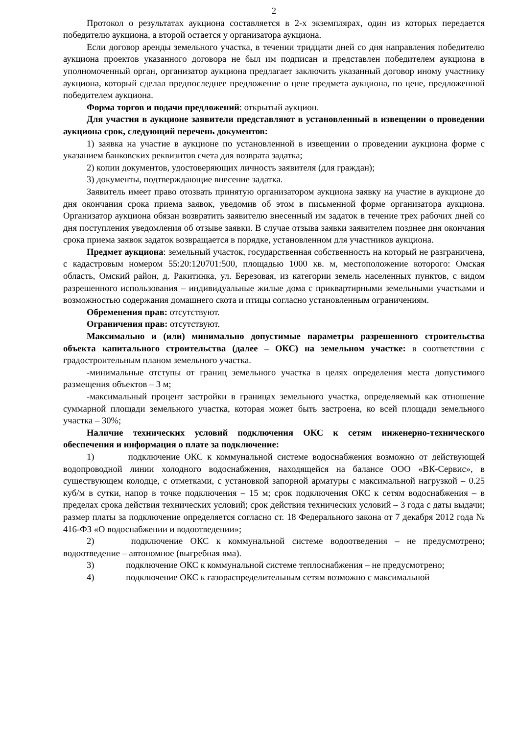2
Протокол о результатах аукциона составляется в 2-х экземплярах, один из которых передается победителю аукциона, а второй остается у организатора аукциона.
Если договор аренды земельного участка, в течении тридцати дней со дня направления победителю аукциона проектов указанного договора не был им подписан и представлен победителем аукциона в уполномоченный орган, организатор аукциона предлагает заключить указанный договор иному участнику аукциона, который сделал предпоследнее предложение о цене предмета аукциона, по цене, предложенной победителем аукциона.
Форма торгов и подачи предложений: открытый аукцион.
Для участия в аукционе заявители представляют в установленный в извещении о проведении аукциона срок, следующий перечень документов:
1) заявка на участие в аукционе по установленной в извещении о проведении аукциона форме с указанием банковских реквизитов счета для возврата задатка;
2) копии документов, удостоверяющих личность заявителя (для граждан);
3) документы, подтверждающие внесение задатка.
Заявитель имеет право отозвать принятую организатором аукциона заявку на участие в аукционе до дня окончания срока приема заявок, уведомив об этом в письменной форме организатора аукциона. Организатор аукциона обязан возвратить заявителю внесенный им задаток в течение трех рабочих дней со дня поступления уведомления об отзыве заявки. В случае отзыва заявки заявителем позднее дня окончания срока приема заявок задаток возвращается в порядке, установленном для участников аукциона.
Предмет аукциона: земельный участок, государственная собственность на который не разграничена, с кадастровым номером 55:20:120701:500, площадью 1000 кв. м, местоположение которого: Омская область, Омский район, д. Ракитинка, ул. Березовая, из категории земель населенных пунктов, с видом разрешенного использования – индивидуальные жилые дома с приквартирными земельными участками и возможностью содержания домашнего скота и птицы согласно установленным ограничениям.
Обременения прав: отсутствуют.
Ограничения прав: отсутствуют.
Максимально и (или) минимально допустимые параметры разрешенного строительства объекта капитального строительства (далее – ОКС) на земельном участке: в соответствии с градостроительным планом земельного участка.
-минимальные отступы от границ земельного участка в целях определения места допустимого размещения объектов – 3 м;
-максимальный процент застройки в границах земельного участка, определяемый как отношение суммарной площади земельного участка, которая может быть застроена, ко всей площади земельного участка – 30%;
Наличие технических условий подключения ОКС к сетям инженерно-технического обеспечения и информация о плате за подключение:
1) подключение ОКС к коммунальной системе водоснабжения возможно от действующей водопроводной линии холодного водоснабжения, находящейся на балансе ООО «ВК-Сервис», в существующем колодце, с отметками, с установкой запорной арматуры с максимальной нагрузкой – 0.25 куб/м в сутки, напор в точке подключения – 15 м; срок подключения ОКС к сетям водоснабжения – в пределах срока действия технических условий; срок действия технических условий – 3 года с даты выдачи; размер платы за подключение определяется согласно ст. 18 Федерального закона от 7 декабря 2012 года № 416-ФЗ «О водоснабжении и водоотведении»;
2) подключение ОКС к коммунальной системе водоотведения – не предусмотрено; водоотведение – автономное (выгребная яма).
3) подключение ОКС к коммунальной системе теплоснабжения – не предусмотрено;
4) подключение ОКС к газораспределительным сетям возможно с максимальной